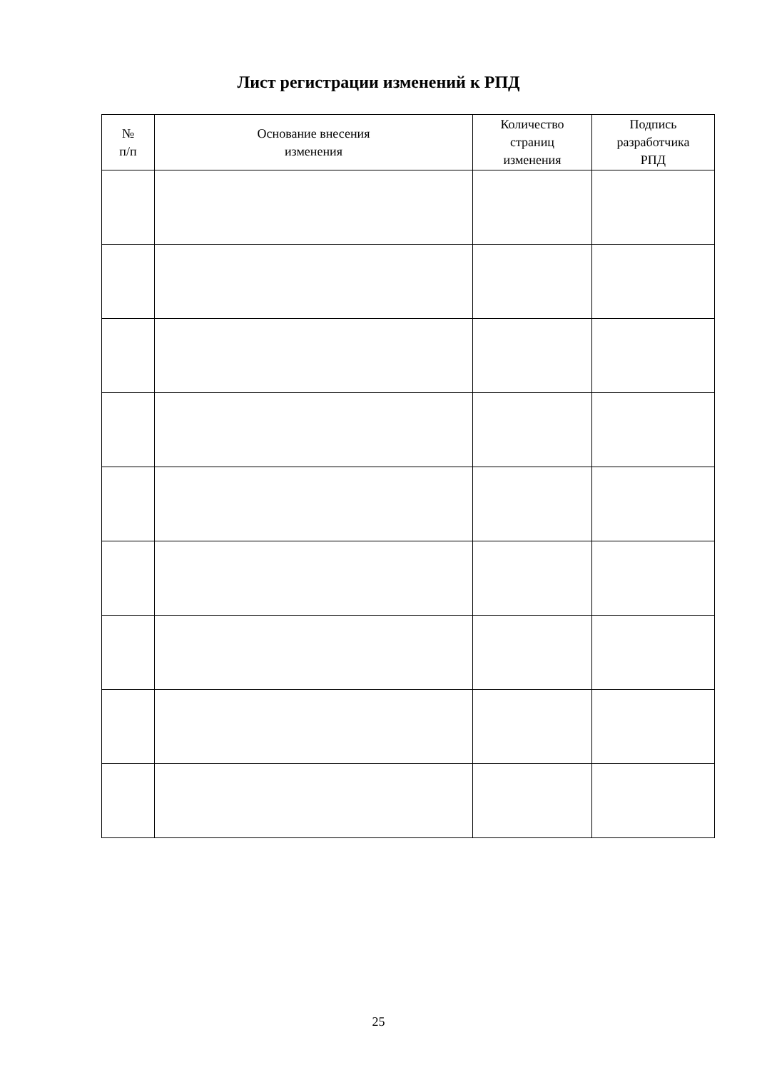Лист регистрации изменений к РПД
| № п/п | Основание внесения изменения | Количество страниц изменения | Подпись разработчика РПД |
| --- | --- | --- | --- |
25